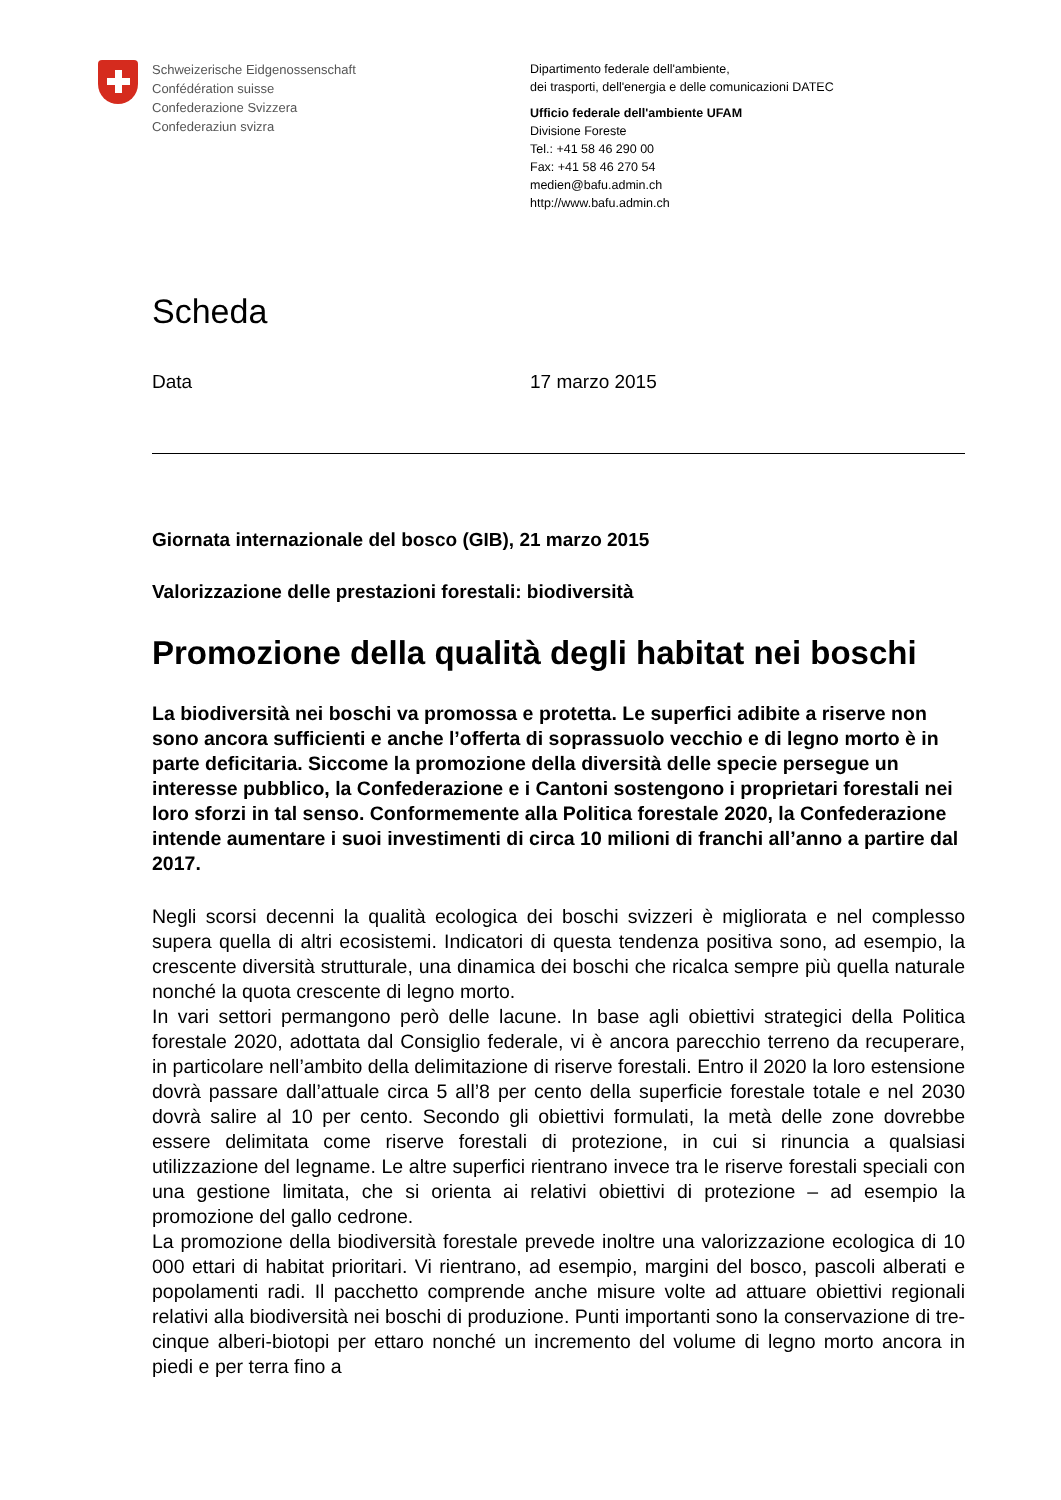Schweizerische Eidgenossenschaft
Confédération suisse
Confederazione Svizzera
Confederaziun svizra
Dipartimento federale dell'ambiente,
dei trasporti, dell'energia e delle comunicazioni DATEC
Ufficio federale dell'ambiente UFAM
Divisione Foreste
Tel.: +41 58 46 290 00
Fax: +41 58 46 270 54
medien@bafu.admin.ch
http://www.bafu.admin.ch
Scheda
Data 17 marzo 2015
Giornata internazionale del bosco (GIB), 21 marzo 2015
Valorizzazione delle prestazioni forestali: biodiversità
Promozione della qualità degli habitat nei boschi
La biodiversità nei boschi va promossa e protetta. Le superfici adibite a riserve non sono ancora sufficienti e anche l’offerta di soprassuolo vecchio e di legno morto è in parte deficitaria. Siccome la promozione della diversità delle specie persegue un interesse pubblico, la Confederazione e i Cantoni sostengono i proprietari forestali nei loro sforzi in tal senso. Conformemente alla Politica forestale 2020, la Confederazione intende aumentare i suoi investimenti di circa 10 milioni di franchi all’anno a partire dal 2017.
Negli scorsi decenni la qualità ecologica dei boschi svizzeri è migliorata e nel complesso supera quella di altri ecosistemi. Indicatori di questa tendenza positiva sono, ad esempio, la crescente diversità strutturale, una dinamica dei boschi che ricalca sempre più quella naturale nonché la quota crescente di legno morto.
In vari settori permangono però delle lacune. In base agli obiettivi strategici della Politica forestale 2020, adottata dal Consiglio federale, vi è ancora parecchio terreno da recuperare, in particolare nell’ambito della delimitazione di riserve forestali. Entro il 2020 la loro estensione dovrà passare dall’attuale circa 5 all’8 per cento della superficie forestale totale e nel 2030 dovrà salire al 10 per cento. Secondo gli obiettivi formulati, la metà delle zone dovrebbe essere delimitata come riserve forestali di protezione, in cui si rinuncia a qualsiasi utilizzazione del legname. Le altre superfici rientrano invece tra le riserve forestali speciali con una gestione limitata, che si orienta ai relativi obiettivi di protezione – ad esempio la promozione del gallo cedrone.
La promozione della biodiversità forestale prevede inoltre una valorizzazione ecologica di 10 000 ettari di habitat prioritari. Vi rientrano, ad esempio, margini del bosco, pascoli alberati e popolamenti radi. Il pacchetto comprende anche misure volte ad attuare obiettivi regionali relativi alla biodiversità nei boschi di produzione. Punti importanti sono la conservazione di tre-cinque alberi-biotopi per ettaro nonché un incremento del volume di legno morto ancora in piedi e per terra fino a